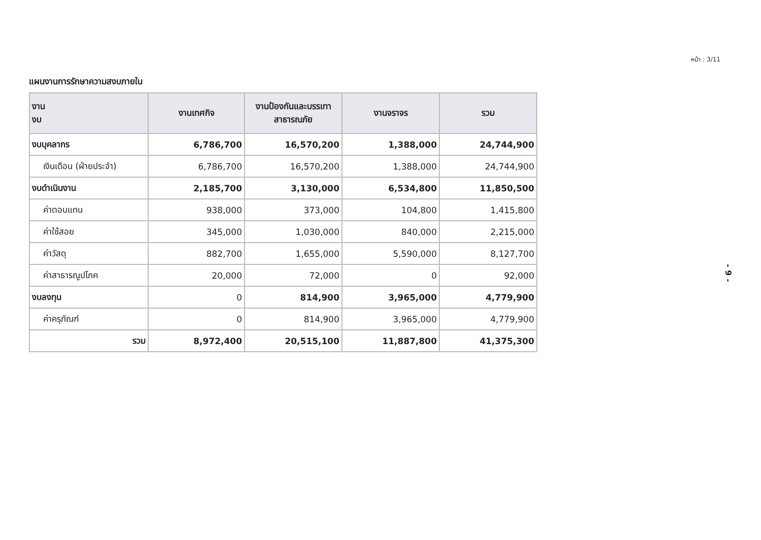หน้า : 3/11
แผนงานการรักษาความสงบภายใน
| งาน งบ | งานเทศกิจ | งานป้องกันและบรรเทาสาธารณภัย | งานจราจร | รวม |
| --- | --- | --- | --- | --- |
| งบบุคลากร | 6,786,700 | 16,570,200 | 1,388,000 | 24,744,900 |
| เงินเดือน (ฝ่ายประจำ) | 6,786,700 | 16,570,200 | 1,388,000 | 24,744,900 |
| งบดำเนินงาน | 2,185,700 | 3,130,000 | 6,534,800 | 11,850,500 |
| ค่าตอบแทน | 938,000 | 373,000 | 104,800 | 1,415,800 |
| ค่าใช้สอย | 345,000 | 1,030,000 | 840,000 | 2,215,000 |
| ค่าวัสดุ | 882,700 | 1,655,000 | 5,590,000 | 8,127,700 |
| ค่าสาธารณูปโภค | 20,000 | 72,000 | 0 | 92,000 |
| งบลงทุน | 0 | 814,900 | 3,965,000 | 4,779,900 |
| ค่าครุภัณฑ์ | 0 | 814,900 | 3,965,000 | 4,779,900 |
| รวม | 8,972,400 | 20,515,100 | 11,887,800 | 41,375,300 |
- 9 -